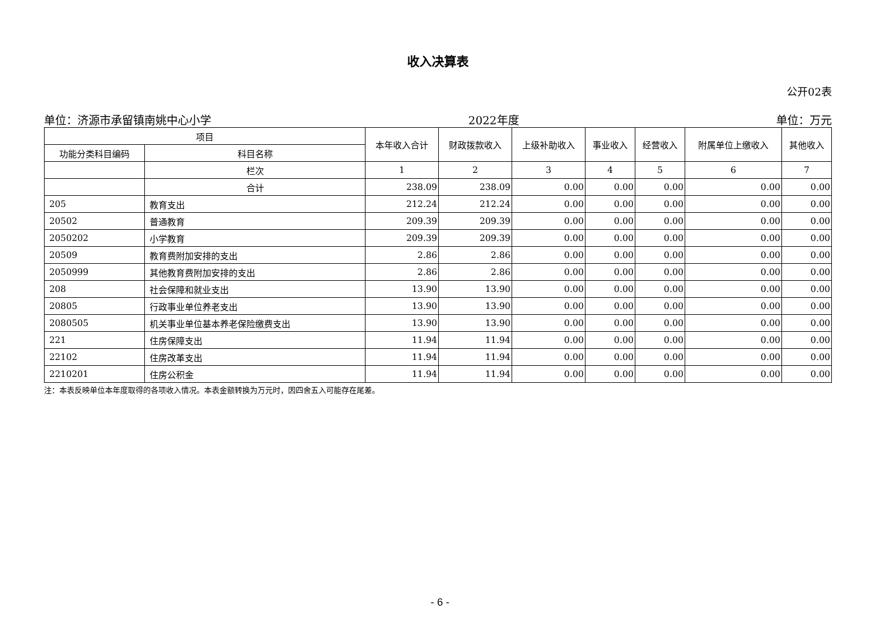收入决算表
公开02表
单位：济源市承留镇南姚中心小学 2022年度 单位：万元
| 项目 | | 本年收入合计 | 财政拨款收入 | 上级补助收入 | 事业收入 | 经营收入 | 附属单位上缴收入 | 其他收入 |
| --- | --- | --- | --- | --- | --- | --- | --- | --- |
| 功能分类科目编码 | 科目名称 | | | | | | | |
| | 栏次 | 1 | 2 | 3 | 4 | 5 | 6 | 7 |
| | 合计 | 238.09 | 238.09 | 0.00 | 0.00 | 0.00 | 0.00 | 0.00 |
| 205 | 教育支出 | 212.24 | 212.24 | 0.00 | 0.00 | 0.00 | 0.00 | 0.00 |
| 20502 | 普通教育 | 209.39 | 209.39 | 0.00 | 0.00 | 0.00 | 0.00 | 0.00 |
| 2050202 | 小学教育 | 209.39 | 209.39 | 0.00 | 0.00 | 0.00 | 0.00 | 0.00 |
| 20509 | 教育费附加安排的支出 | 2.86 | 2.86 | 0.00 | 0.00 | 0.00 | 0.00 | 0.00 |
| 2050999 | 其他教育费附加安排的支出 | 2.86 | 2.86 | 0.00 | 0.00 | 0.00 | 0.00 | 0.00 |
| 208 | 社会保障和就业支出 | 13.90 | 13.90 | 0.00 | 0.00 | 0.00 | 0.00 | 0.00 |
| 20805 | 行政事业单位养老支出 | 13.90 | 13.90 | 0.00 | 0.00 | 0.00 | 0.00 | 0.00 |
| 2080505 | 机关事业单位基本养老保险缴费支出 | 13.90 | 13.90 | 0.00 | 0.00 | 0.00 | 0.00 | 0.00 |
| 221 | 住房保障支出 | 11.94 | 11.94 | 0.00 | 0.00 | 0.00 | 0.00 | 0.00 |
| 22102 | 住房改革支出 | 11.94 | 11.94 | 0.00 | 0.00 | 0.00 | 0.00 | 0.00 |
| 2210201 | 住房公积金 | 11.94 | 11.94 | 0.00 | 0.00 | 0.00 | 0.00 | 0.00 |
注：本表反映单位本年度取得的各项收入情况。本表金额转换为万元时，因四舍五入可能存在尾差。
- 6 -